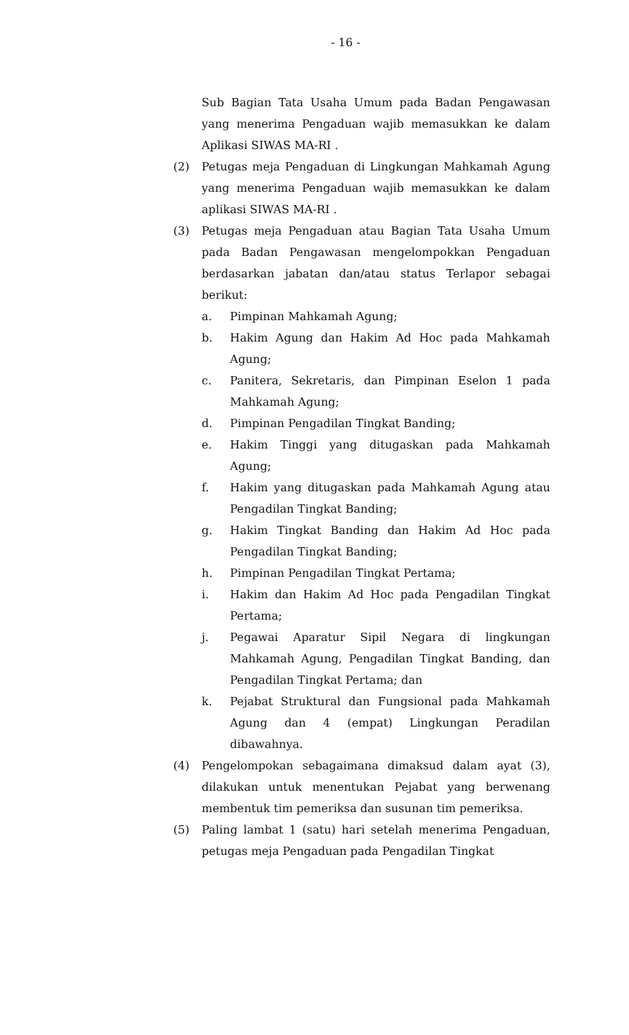- 16 -
Sub Bagian Tata Usaha Umum pada Badan Pengawasan yang menerima Pengaduan wajib memasukkan ke dalam Aplikasi SIWAS MA-RI .
(2) Petugas meja Pengaduan di Lingkungan Mahkamah Agung yang menerima Pengaduan wajib memasukkan ke dalam aplikasi SIWAS MA-RI .
(3) Petugas meja Pengaduan atau Bagian Tata Usaha Umum pada Badan Pengawasan mengelompokkan Pengaduan berdasarkan jabatan dan/atau status Terlapor sebagai berikut:
a. Pimpinan Mahkamah Agung;
b. Hakim Agung dan Hakim Ad Hoc pada Mahkamah Agung;
c. Panitera, Sekretaris, dan Pimpinan Eselon 1 pada Mahkamah Agung;
d. Pimpinan Pengadilan Tingkat Banding;
e. Hakim Tinggi yang ditugaskan pada Mahkamah Agung;
f. Hakim yang ditugaskan pada Mahkamah Agung atau Pengadilan Tingkat Banding;
g. Hakim Tingkat Banding dan Hakim Ad Hoc pada Pengadilan Tingkat Banding;
h. Pimpinan Pengadilan Tingkat Pertama;
i. Hakim dan Hakim Ad Hoc pada Pengadilan Tingkat Pertama;
j. Pegawai Aparatur Sipil Negara di lingkungan Mahkamah Agung, Pengadilan Tingkat Banding, dan Pengadilan Tingkat Pertama; dan
k. Pejabat Struktural dan Fungsional pada Mahkamah Agung dan 4 (empat) Lingkungan Peradilan dibawahnya.
(4) Pengelompokan sebagaimana dimaksud dalam ayat (3), dilakukan untuk menentukan Pejabat yang berwenang membentuk tim pemeriksa dan susunan tim pemeriksa.
(5) Paling lambat 1 (satu) hari setelah menerima Pengaduan, petugas meja Pengaduan pada Pengadilan Tingkat